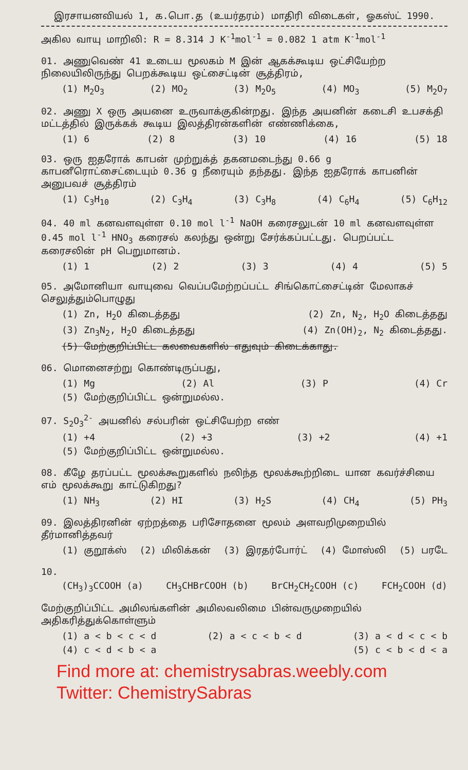இரசாயனவியல் 1, க.பொ.த (உயர்தரம்) மாதிரி விடைகள், ஓகஸ்ட் 1990.
அகில வாயு மாறிலி: R = 8.314 J K<sup>-1</sup>mol<sup>-1</sup> = 0.082 1 atm K<sup>-1</sup>mol<sup>-1</sup>
01. அணுவெண் 41 உடைய மூலகம் M இன் ஆகக்கூடிய ஒட்சியேற்ற நிலையிலிருந்து பெறக்கூடிய ஒட்சைட்டின் சூத்திரம்,
(1) M<sub>2</sub>O<sub>3</sub> (2) MO<sub>2</sub> (3) M<sub>2</sub>O<sub>5</sub> (4) MO<sub>3</sub> (5) M<sub>2</sub>O<sub>7</sub>
02. அணு X ஒரு அயனை உருவாக்குகின்றது. இந்த அயனின் கடைசி உபசக்தி மட்டத்தில் இருக்கக் கூடிய இலத்திரன்களின் எண்ணிக்கை,
(1) 6 (2) 8 (3) 10 (4) 16 (5) 18
03. ஒரு ஐதரோக் காபன் முற்றுக்த் தகனமடைந்து 0.66 g காபனீரொட்சைட்டையும் 0.36 g நீரையும் தந்தது. இந்த ஐதரோக் காபனின் அனுபவச் சூத்திரம்
(1) C<sub>3</sub>H<sub>10</sub> (2) C<sub>3</sub>H<sub>4</sub> (3) C<sub>3</sub>H<sub>8</sub> (4) C<sub>6</sub>H<sub>4</sub> (5) C<sub>6</sub>H<sub>12</sub>
04. 40 ml கனவளவுள்ள 0.10 mol l<sup>-1</sup> NaOH கரைசலுடன் 10 ml கனவளவுள்ள 0.45 mol l<sup>-1</sup> HNO<sub>3</sub> கரைசல் கலந்து ஒன்று சேர்க்கப்பட்டது. பெறப்பட்ட கரைசலின் pH பெறுமானம்.
(1) 1 (2) 2 (3) 3 (4) 4 (5) 5
05. அமோனியா வாயுவை வெப்பமேற்றப்பட்ட சிங்கொட்சைட்டின் மேலாகச் செலுத்தும்பொழுது
(1) Zn, H<sub>2</sub>O கிடைத்தது (2) Zn, N<sub>2</sub>, H<sub>2</sub>O கிடைத்தது
(3) Zn<sub>3</sub>N<sub>2</sub>, H<sub>2</sub>O கிடைத்தது (4) Zn(OH)<sub>2</sub>, N<sub>2</sub> கிடைத்தது.
(5) மேற்குறிப்பிட்ட கலவைகளில் எதுவும் கிடைக்காது.
06. மொனைசற்று கொண்டிருப்பது,
(1) Mg (2) Al (3) P (4) Cr
(5) மேற்குறிப்பிட்ட ஒன்றுமல்ல.
07. S<sub>2</sub>O<sub>3</sub><sup>2-</sup> அயனில் சல்பரின் ஒட்சியேற்ற எண்
(1) +4 (2) +3 (3) +2 (4) +1
(5) மேற்குறிப்பிட்ட ஒன்றுமல்ல.
08. கீழே தரப்பட்ட மூலக்கூறுகளில் நலிந்த மூலக்கூற்றிடை யான கவர்ச்சியை எம் மூலக்கூறு காட்டுகிறது?
(1) NH<sub>3</sub> (2) HI (3) H<sub>2</sub>S (4) CH<sub>4</sub> (5) PH<sub>3</sub>
09. இலத்திரனின் ஏற்றத்தை பரிசோதனை மூலம் அளவறிமுறையில் தீர்மானித்தவர்
(1) குறூக்ஸ் (2) மிலிக்கன் (3) இரதர்போர்ட் (4) மோஸ்லி (5) பரடே
10.
(CH<sub>3</sub>)<sub>3</sub>CCOOH (a) CH<sub>3</sub>CHBrCOOH (b) BrCH<sub>2</sub>CH<sub>2</sub>COOH (c) FCH<sub>2</sub>COOH (d)
மேற்குறிப்பிட்ட அமிலங்களின் அமிலவலிமை பின்வருமுறையில் அதிகரித்துக்கொள்ளும்
(1) a < b < c < d (2) a < c < b < d (3) a < d < c < b
(4) c < d < b < a (5) c < b < d < a
Find more at: chemistrysabras.weebly.com
Twitter: ChemistrySabras